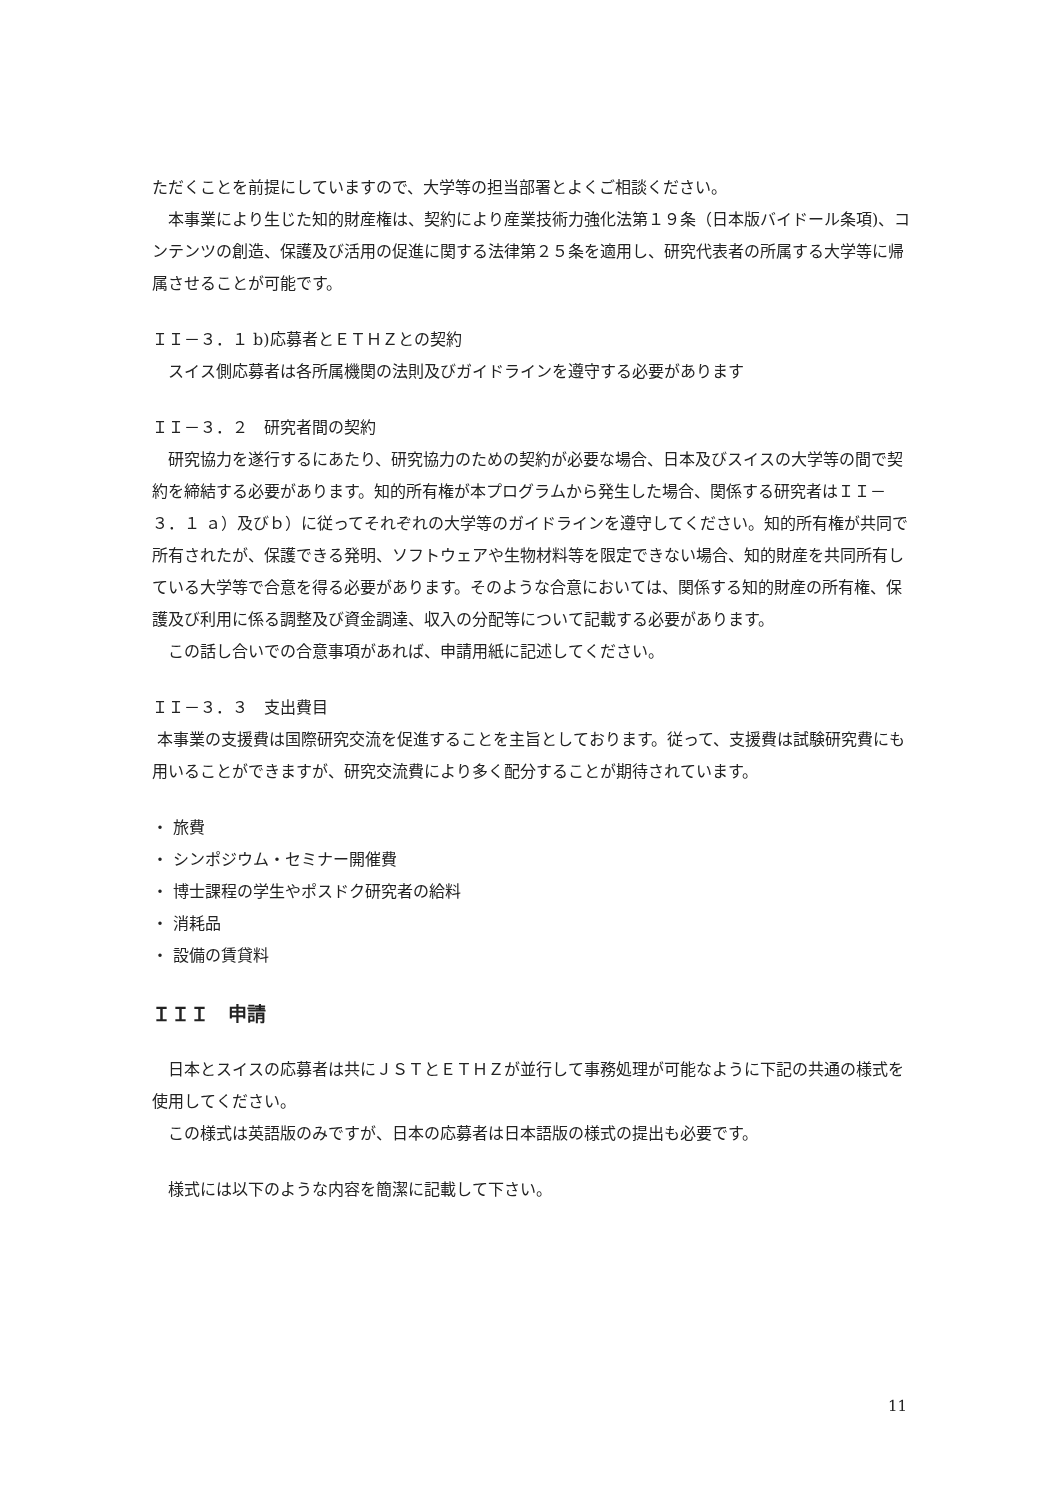ただくことを前提にしていますので、大学等の担当部署とよくご相談ください。
　本事業により生じた知的財産権は、契約により産業技術力強化法第１９条（日本版バイドール条項)、コンテンツの創造、保護及び活用の促進に関する法律第２５条を適用し、研究代表者の所属する大学等に帰属させることが可能です。
ＩＩ－３．１ b)応募者とＥＴＨＺとの契約
　スイス側応募者は各所属機関の法則及びガイドラインを遵守する必要があります
ＩＩ－３．２　研究者間の契約
　研究協力を遂行するにあたり、研究協力のための契約が必要な場合、日本及びスイスの大学等の間で契約を締結する必要があります。知的所有権が本プログラムから発生した場合、関係する研究者はＩＩ－３．１ ａ）及びｂ）に従ってそれぞれの大学等のガイドラインを遵守してください。知的所有権が共同で所有されたが、保護できる発明、ソフトウェアや生物材料等を限定できない場合、知的財産を共同所有している大学等で合意を得る必要があります。そのような合意においては、関係する知的財産の所有権、保護及び利用に係る調整及び資金調達、収入の分配等について記載する必要があります。
　この話し合いでの合意事項があれば、申請用紙に記述してください。
ＩＩ－３．３　支出費目
本事業の支援費は国際研究交流を促進することを主旨としております。従って、支援費は試験研究費にも用いることができますが、研究交流費により多く配分することが期待されています。
・ 旅費
・ シンポジウム・セミナー開催費
・ 博士課程の学生やポスドク研究者の給料
・ 消耗品
・ 設備の賃貸料
ＩＩＩ　申請
　日本とスイスの応募者は共にＪＳＴとＥＴＨＺが並行して事務処理が可能なように下記の共通の様式を使用してください。
　この様式は英語版のみですが、日本の応募者は日本語版の様式の提出も必要です。
　様式には以下のような内容を簡潔に記載して下さい。
11